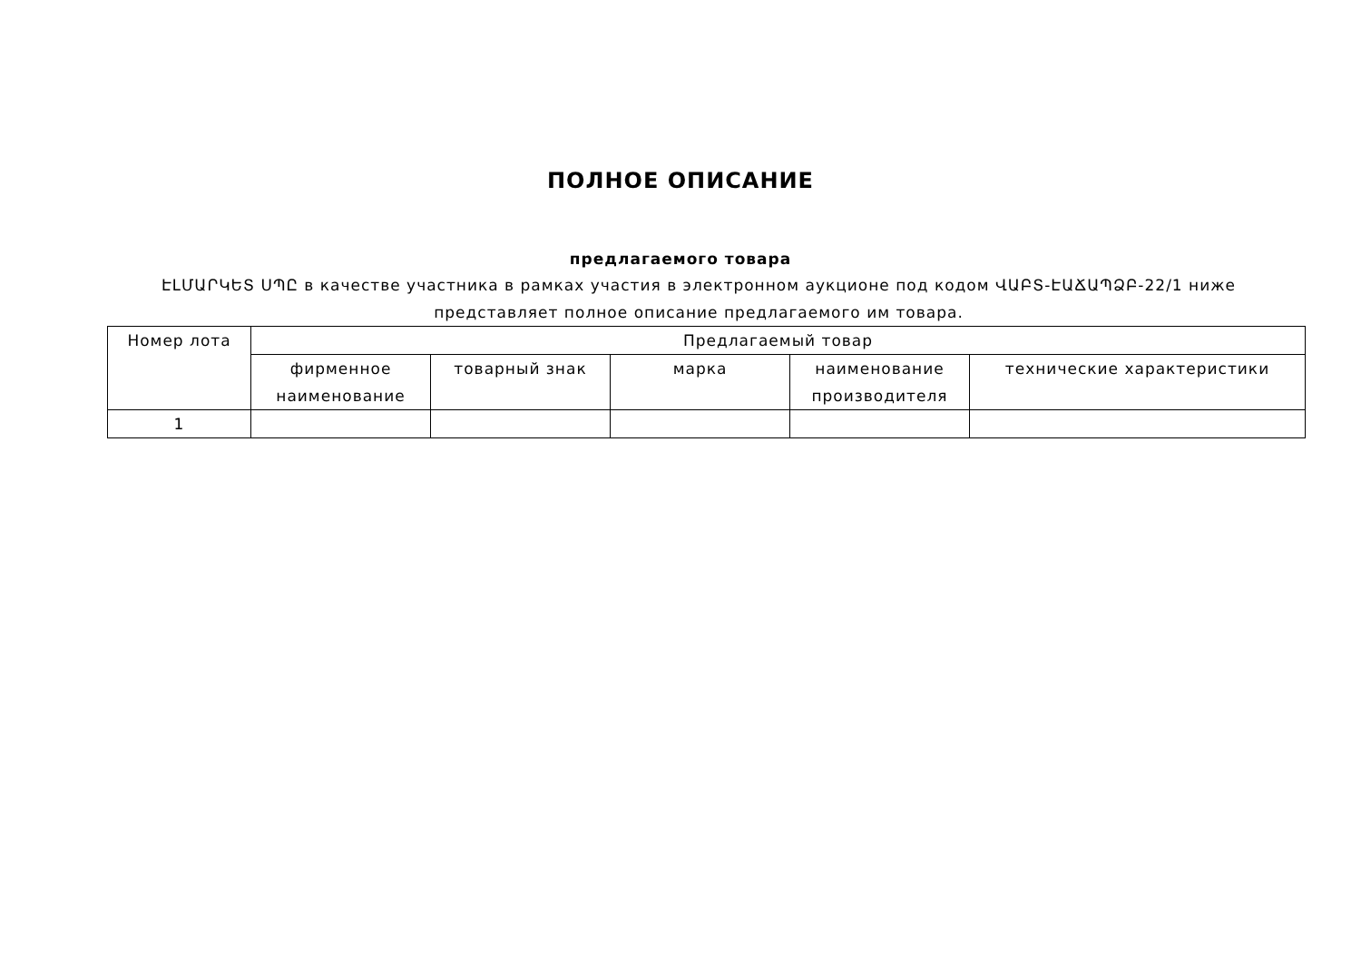ПОЛНОЕ ОПИСАНИЕ
предлагаемого товара
ԷԼՄԱՐԿԵՏ ՍՊԸ в качестве участника в рамках участия в электронном аукционе под кодом ՎԱԲՏ-ԷԱՃԱՊՁԲ-22/1 ниже представляет полное описание предлагаемого им товара.
| Номер лота | Предлагаемый товар | | | | |
| --- | --- | --- | --- | --- | --- |
| | фирменное наименование | товарный знак | марка | наименование производителя | технические характеристики |
| 1 | | | | | |